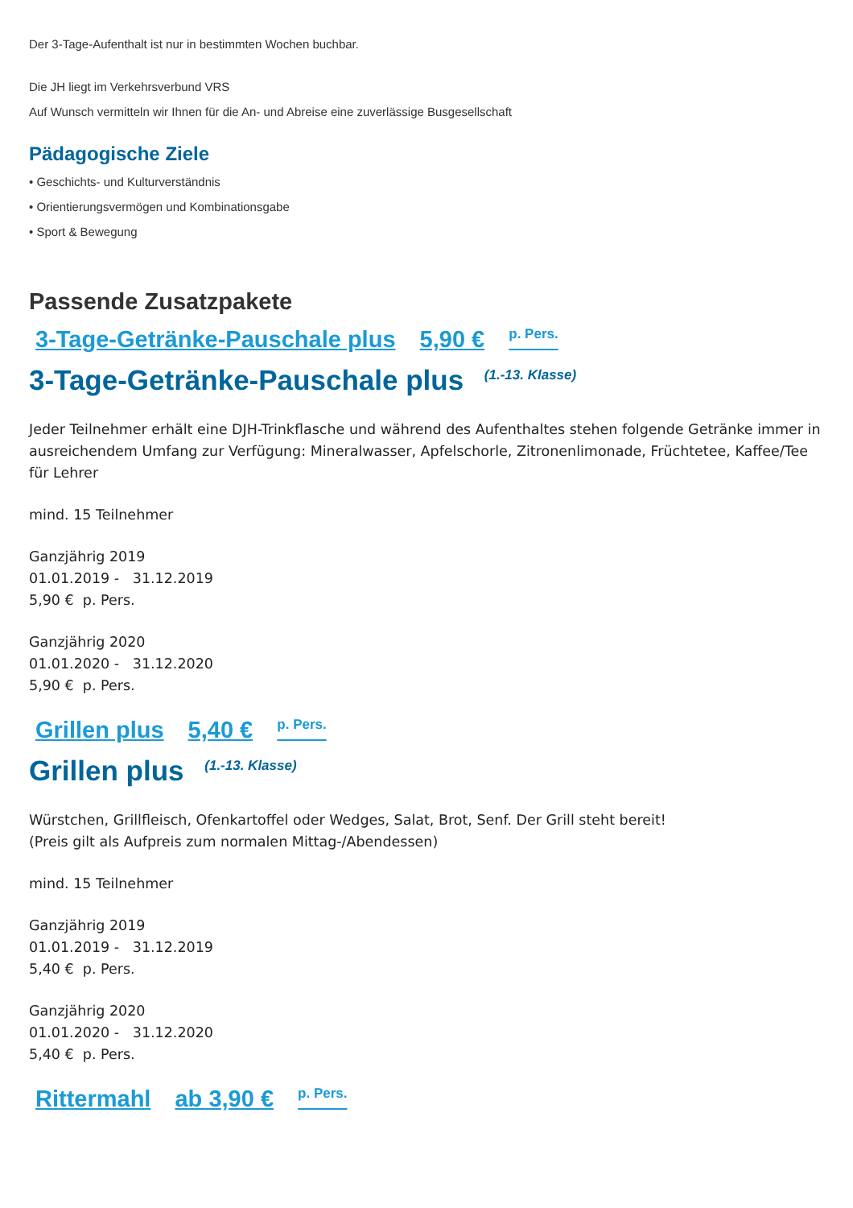Der 3-Tage-Aufenthalt ist nur in bestimmten Wochen buchbar.
Die JH liegt im Verkehrsverbund VRS
Auf Wunsch vermitteln wir Ihnen für die An- und Abreise eine zuverlässige Busgesellschaft
Pädagogische Ziele
• Geschichts- und Kulturverständnis
• Orientierungsvermögen und Kombinationsgabe
• Sport & Bewegung
Passende Zusatzpakete
3-Tage-Getränke-Pauschale plus 5,90 € <sup>p. Pers.</sup>
3-Tage-Getränke-Pauschale plus <sup>(1.-13. Klasse)</sup>
Jeder Teilnehmer erhält eine DJH-Trinkflasche und während des Aufenthaltes stehen folgende Getränke immer in ausreichendem Umfang zur Verfügung: Mineralwasser, Apfelschorle, Zitronenlimonade, Früchtetee, Kaffee/Tee für Lehrer
mind. 15 Teilnehmer
Ganzjährig 2019
01.01.2019 - 31.12.2019
5,90 € p. Pers.
Ganzjährig 2020
01.01.2020 - 31.12.2020
5,90 € p. Pers.
Grillen plus 5,40 € <sup>p. Pers.</sup>
Grillen plus <sup>(1.-13. Klasse)</sup>
Würstchen, Grillfleisch, Ofenkartoffel oder Wedges, Salat, Brot, Senf. Der Grill steht bereit!
(Preis gilt als Aufpreis zum normalen Mittag-/Abendessen)
mind. 15 Teilnehmer
Ganzjährig 2019
01.01.2019 - 31.12.2019
5,40 € p. Pers.
Ganzjährig 2020
01.01.2020 - 31.12.2020
5,40 € p. Pers.
Rittermahl ab 3,90 € <sup>p. Pers.</sup>